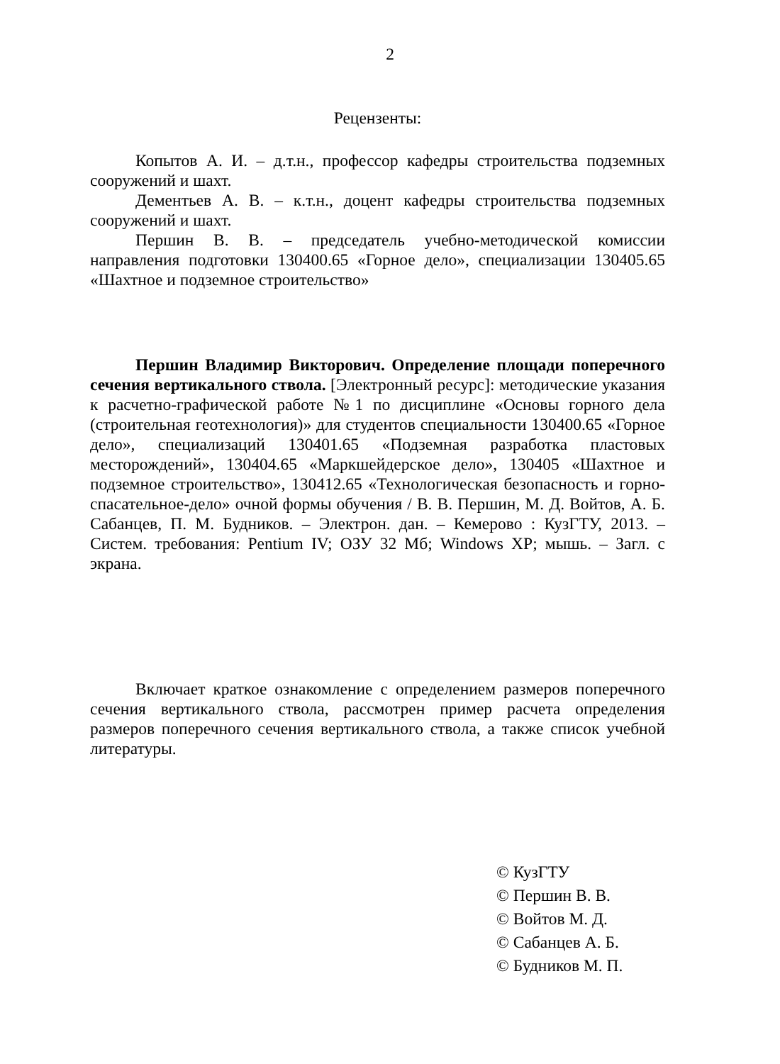2
Рецензенты:
Копытов А. И. – д.т.н., профессор кафедры строительства подземных сооружений и шахт.
Дементьев А. В. – к.т.н., доцент кафедры строительства подземных сооружений и шахт.
Першин В. В. – председатель учебно-методической комиссии направления подготовки 130400.65 «Горное дело», специализации 130405.65 «Шахтное и подземное строительство»
Першин Владимир Викторович. Определение площади поперечного сечения вертикального ствола. [Электронный ресурс]: методические указания к расчетно-графической работе №1 по дисциплине «Основы горного дела (строительная геотехнология)» для студентов специальности 130400.65 «Горное дело», специализаций 130401.65 «Подземная разработка пластовых месторождений», 130404.65 «Маркшейдерское дело», 130405 «Шахтное и подземное строительство», 130412.65 «Технологическая безопасность и горно-спасательное-дело» очной формы обучения / В. В. Першин, М. Д. Войтов, А. Б. Сабанцев, П. М. Будников. – Электрон. дан. – Кемерово : КузГТУ, 2013. – Систем. требования: Pentium IV; ОЗУ 32 Мб; Windows XP; мышь. – Загл. с экрана.
Включает краткое ознакомление с определением размеров поперечного сечения вертикального ствола, рассмотрен пример расчета определения размеров поперечного сечения вертикального ствола, а также список учебной литературы.
© КузГТУ
© Першин В. В.
© Войтов М. Д.
© Сабанцев А. Б.
© Будников М. П.